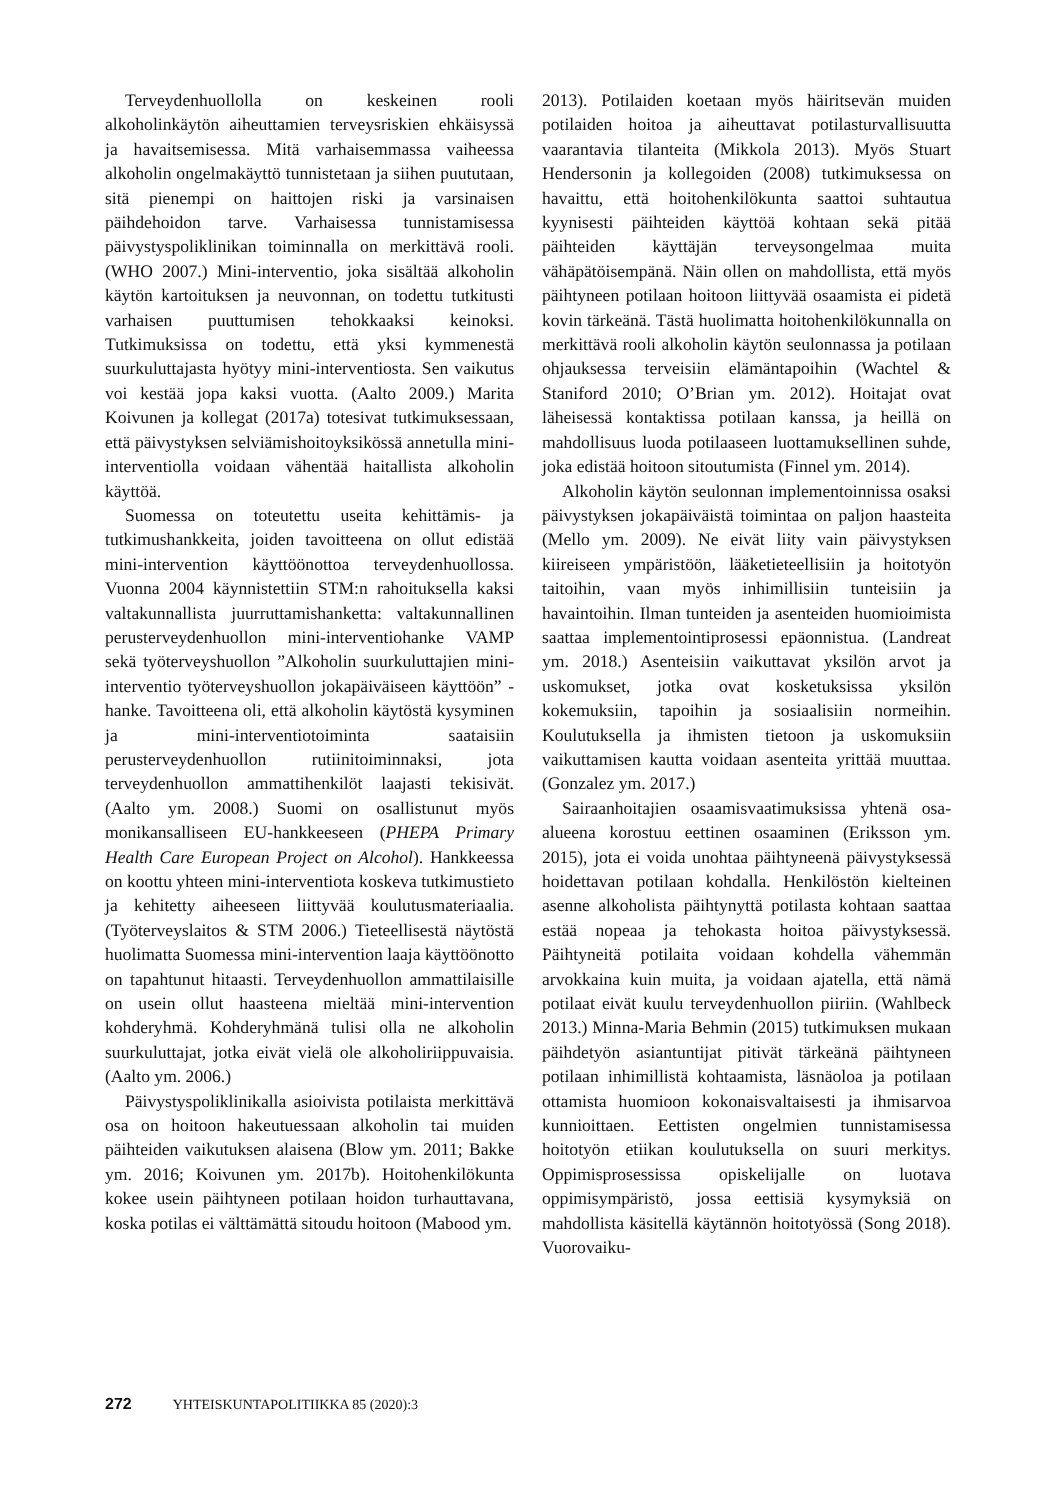Terveydenhuollolla on keskeinen rooli alkoholinkäytön aiheuttamien terveysriskien ehkäisyssä ja havaitsemisessa. Mitä varhaisemmassa vaiheessa alkoholin ongelmakäyttö tunnistetaan ja siihen puututaan, sitä pienempi on haittojen riski ja varsinaisen päihdehoidon tarve. Varhaisessa tunnistamisessa päivystyspoliklinikan toiminnalla on merkittävä rooli. (WHO 2007.) Mini-interventio, joka sisältää alkoholin käytön kartoituksen ja neuvonnan, on todettu tutkitusti varhaisen puuttumisen tehokkaaksi keinoksi. Tutkimuksissa on todettu, että yksi kymmenestä suurkuluttajasta hyötyy mini-interventiosta. Sen vaikutus voi kestää jopa kaksi vuotta. (Aalto 2009.) Marita Koivunen ja kollegat (2017a) totesivat tutkimuksessaan, että päivystyksen selviämishoitoyksikössä annetulla mini-interventiolla voidaan vähentää haitallista alkoholin käyttöä.
Suomessa on toteutettu useita kehittämis- ja tutkimushankkeita, joiden tavoitteena on ollut edistää mini-intervention käyttöönottoa terveydenhuollossa. Vuonna 2004 käynnistettiin STM:n rahoituksella kaksi valtakunnallista juurruttamishanketta: valtakunnallinen perusterveydenhuollon mini-interventiohanke VAMP sekä työterveyshuollon ”Alkoholin suurkuluttajien mini-interventio työterveyshuollon jokapäiväiseen käyttöön” -hanke. Tavoitteena oli, että alkoholin käytöstä kysyminen ja mini-interventiotoiminta saataisiin perusterveydenhuollon rutiinitoiminnaksi, jota terveydenhuollon ammattihenkilöt laajasti tekisivät. (Aalto ym. 2008.) Suomi on osallistunut myös monikansalliseen EU-hankkeeseen (PHEPA Primary Health Care European Project on Alcohol). Hankkeessa on koottu yhteen mini-interventiota koskeva tutkimustieto ja kehitetty aiheeseen liittyvää koulutusmateriaalia. (Työterveyslaitos & STM 2006.) Tieteellisestä näytöstä huolimatta Suomessa mini-intervention laaja käyttöönotto on tapahtunut hitaasti. Terveydenhuollon ammattilaisille on usein ollut haasteena mieltää mini-intervention kohderyhmä. Kohderyhmänä tulisi olla ne alkoholin suurkuluttajat, jotka eivät vielä ole alkoholiriippuvaisia. (Aalto ym. 2006.)
Päivystyspoliklinikalla asioivista potilaista merkittävä osa on hoitoon hakeutuessaan alkoholin tai muiden päihteiden vaikutuksen alaisena (Blow ym. 2011; Bakke ym. 2016; Koivunen ym. 2017b). Hoitohenkilökunta kokee usein päihtyneen potilaan hoidon turhauttavana, koska potilas ei välttämättä sitoudu hoitoon (Mabood ym.
2013). Potilaiden koetaan myös häiritsevän muiden potilaiden hoitoa ja aiheuttavat potilasturvallisuutta vaarantavia tilanteita (Mikkola 2013). Myös Stuart Hendersonin ja kollegoiden (2008) tutkimuksessa on havaittu, että hoitohenkilökunta saattoi suhtautua kyynisesti päihteiden käyttöä kohtaan sekä pitää päihteiden käyttäjän terveysongelmaa muita vähäpätöisempänä. Näin ollen on mahdollista, että myös päihtyneen potilaan hoitoon liittyvää osaamista ei pidetä kovin tärkeänä. Tästä huolimatta hoitohenkilökunnalla on merkittävä rooli alkoholin käytön seulonnassa ja potilaan ohjauksessa terveisiin elämäntapoihin (Wachtel & Staniford 2010; O’Brian ym. 2012). Hoitajat ovat läheisessä kontaktissa potilaan kanssa, ja heillä on mahdollisuus luoda potilaaseen luottamuksellinen suhde, joka edistää hoitoon sitoutumista (Finnel ym. 2014).
Alkoholin käytön seulonnan implementoinnissa osaksi päivystyksen jokapäiväistä toimintaa on paljon haasteita (Mello ym. 2009). Ne eivät liity vain päivystyksen kiireiseen ympäristöön, lääketieteellisiin ja hoitotyön taitoihin, vaan myös inhimillisiin tunteisiin ja havaintoihin. Ilman tunteiden ja asenteiden huomioimista saattaa implementointiprosessi epäonnistua. (Landreat ym. 2018.) Asenteisiin vaikuttavat yksilön arvot ja uskomukset, jotka ovat kosketuksissa yksilön kokemuksiin, tapoihin ja sosiaalisiin normeihin. Koulutuksella ja ihmisten tietoon ja uskomuksiin vaikuttamisen kautta voidaan asenteita yrittää muuttaa. (Gonzalez ym. 2017.)
Sairaanhoitajien osaamisvaatimuksissa yhtenä osa-alueena korostuu eettinen osaaminen (Eriksson ym. 2015), jota ei voida unohtaa päihtyneenä päivystyksessä hoidettavan potilaan kohdalla. Henkilöstön kielteinen asenne alkoholista päihtynyttä potilasta kohtaan saattaa estää nopeaa ja tehokasta hoitoa päivystyksessä. Päihtyneitä potilaita voidaan kohdella vähemmän arvokkaina kuin muita, ja voidaan ajatella, että nämä potilaat eivät kuulu terveydenhuollon piiriin. (Wahlbeck 2013.) Minna-Maria Behmin (2015) tutkimuksen mukaan päihdetyön asiantuntijat pitivät tärkeänä päihtyneen potilaan inhimillistä kohtaamista, läsnäoloa ja potilaan ottamista huomioon kokonaisvaltaisesti ja ihmisarvoa kunnioittaen. Eettisten ongelmien tunnistamisessa hoitotyön etiikan koulutuksella on suuri merkitys. Oppimisprosessissa opiskelijalle on luotava oppimisympäristö, jossa eettisiä kysymyksiä on mahdollista käsitellä käytännön hoitotyössä (Song 2018). Vuorovaiku-
272 YHTEISKUNTAPOLITIIKKA 85 (2020):3